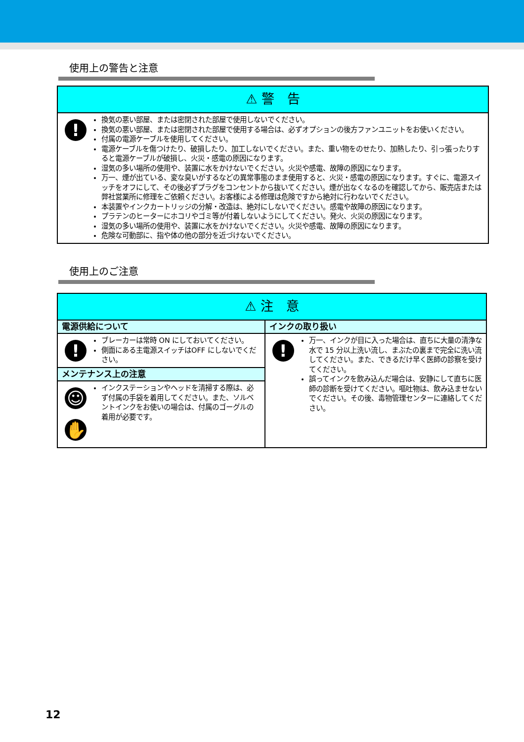使用上の警告と注意
| ⚠ 警 告 | |
| --- | --- |
| ! | 換気の悪い部屋、または密閉された部屋で使用しないでください。 換気の悪い部屋、または密閉された部屋で使用する場合は、必ずオプションの後方ファンユニットをお使いください。 付属の電源ケーブルを使用してください。 電源ケーブルを傷つけたり、破損したり、加工しないでください。また、重い物をのせたり、加熱したり、引っ張ったりすると電源ケーブルが破損し、火災・感電の原因になります。 湿気の多い場所の使用や、装置に水をかけないでください。火災や感電、故障の原因になります。 万一、煙が出ている、変な臭いがするなどの異常事態のまま使用すると、火災・感電の原因になります。すぐに、電源スイッチをオフにして、その後必ずプラグをコンセントから抜いてください。煙が出なくなるのを確認してから、販売店または弊社営業所に修理をご依頼ください。お客様による修理は危険ですから絶対に行わないでください。 本装置やインクカートリッジの分解・改造は、絶対にしないでください。感電や故障の原因になります。 プラテンのヒーターにホコリやゴミ等が付着しないようにしてください。発火、火災の原因になります。 湿気の多い場所の使用や、装置に水をかけないでください。火災や感電、故障の原因になります。 危険な可動部に、指や体の他の部分を近づけないでください。 |
使用上のご注意
| ⚠ 注 意 | | | |
| --- | --- | --- | --- |
| 電源供給について | | インクの取り扱い | |
| ! | ブレーカーは常時 ON にしておいてください。 側面にある主電源スイッチはOFF にしないでください。 | ! | 万一、インクが目に入った場合は、直ちに大量の清浄な水で 15 分以上洗い流し、まぶたの裏まで完全に洗い流してください。また、できるだけ早く医師の診察を受けてください。 誤ってインクを飲み込んだ場合は、安静にして直ちに医師の診断を受けてください。嘔吐物は、飲み込ませないでください。その後、毒物管理センターに連絡してください。 |
| メンテナンス上の注意 | | | |
| ☺ ✋ | インクステーションやヘッドを清掃する際は、必ず付属の手袋を着用してください。また、ソルベントインクをお使いの場合は、付属のゴーグルの着用が必要です。 | | |
12